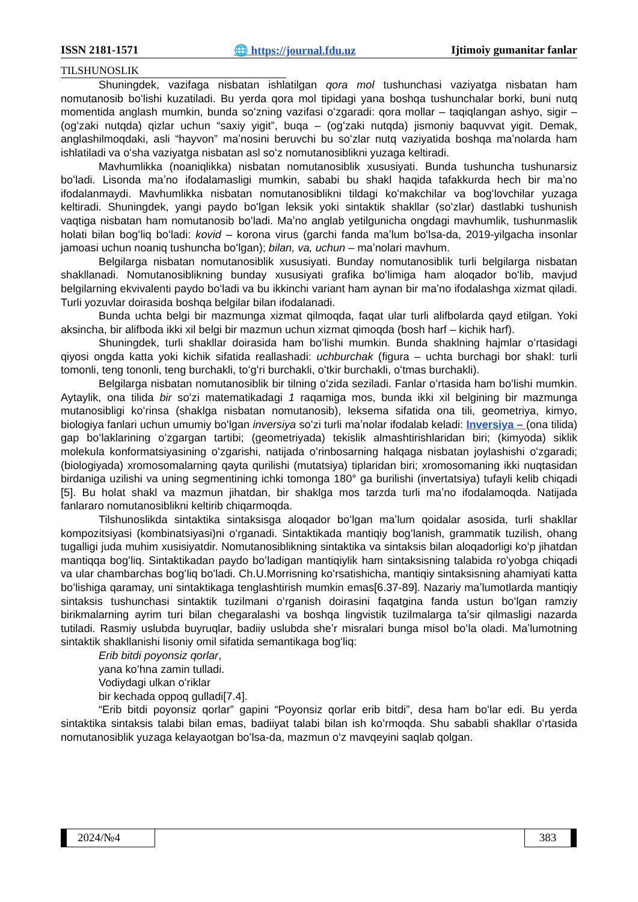ISSN 2181-1571 🌐 https://journal.fdu.uz Ijtimoiy gumanitar fanlar
TILSHUNOSLIK
Shuningdek, vazifaga nisbatan ishlatilgan qora mol tushunchasi vaziyatga nisbatan ham nomutanosib boʻlishi kuzatiladi. Bu yerda qora mol tipidagi yana boshqa tushunchalar borki, buni nutq momentida anglash mumkin, bunda soʻzning vazifasi oʻzgaradi: qora mollar – taqiqlangan ashyo, sigir – (ogʻzaki nutqda) qizlar uchun “saxiy yigit”, buqa – (ogʻzaki nutqda) jismoniy baquvvat yigit. Demak, anglashilmoqdaki, asli “hayvon” maʼnosini beruvchi bu soʻzlar nutq vaziyatida boshqa maʼnolarda ham ishlatiladi va oʻsha vaziyatga nisbatan asl soʻz nomutanosiblikni yuzaga keltiradi.
Mavhumlikka (noaniqlikka) nisbatan nomutanosiblik xususiyati. Bunda tushuncha tushunarsiz boʻladi. Lisonda maʼno ifodalamasligi mumkin, sababi bu shakl haqida tafakkurda hech bir maʼno ifodalanmaydi. Mavhumlikka nisbatan nomutanosiblikni tildagi koʻmakchilar va bogʻlovchilar yuzaga keltiradi. Shuningdek, yangi paydo boʻlgan leksik yoki sintaktik shakllar (soʻzlar) dastlabki tushunish vaqtiga nisbatan ham nomutanosib boʻladi. Maʼno anglab yetilgunicha ongdagi mavhumlik, tushunmaslik holati bilan bogʻliq boʻladi: kovid – korona virus (garchi fanda maʼlum boʻlsa-da, 2019-yilgacha insonlar jamoasi uchun noaniq tushuncha boʻlgan); bilan, va, uchun – maʼnolari mavhum.
Belgilarga nisbatan nomutanosiblik xususiyati. Bunday nomutanosiblik turli belgilarga nisbatan shakllanadi. Nomutanosiblikning bunday xususiyati grafika boʻlimiga ham aloqador boʻlib, mavjud belgilarning ekvivalenti paydo boʻladi va bu ikkinchi variant ham aynan bir maʼno ifodalashga xizmat qiladi. Turli yozuvlar doirasida boshqa belgilar bilan ifodalanadi.
Bunda uchta belgi bir mazmunga xizmat qilmoqda, faqat ular turli alifbolarda qayd etilgan. Yoki aksincha, bir alifboda ikki xil belgi bir mazmun uchun xizmat qimoqda (bosh harf – kichik harf).
Shuningdek, turli shakllar doirasida ham boʻlishi mumkin. Bunda shaklning hajmlar oʻrtasidagi qiyosi ongda katta yoki kichik sifatida reallashadi: uchburchak (figura – uchta burchagi bor shakl: turli tomonli, teng tononli, teng burchakli, toʻgʻri burchakli, oʻtkir burchakli, oʻtmas burchakli).
Belgilarga nisbatan nomutanosiblik bir tilning oʻzida seziladi. Fanlar oʻrtasida ham boʻlishi mumkin. Aytaylik, ona tilida bir soʻzi matematikadagi 1 raqamiga mos, bunda ikki xil belgining bir mazmunga mutanosibligi koʻrinsa (shaklga nisbatan nomutanosib), leksema sifatida ona tili, geometriya, kimyo, biologiya fanlari uchun umumiy boʻlgan inversiya soʻzi turli maʼnolar ifodalab keladi: Inversiya – (ona tilida) gap boʻlaklarining oʻzgargan tartibi; (geometriyada) tekislik almashtirishlaridan biri; (kimyoda) siklik molekula konformatsiyasining oʻzgarishi, natijada oʻrinbosarning halqaga nisbatan joylashishi oʻzgaradi; (biologiyada) xromosomalarning qayta qurilishi (mutatsiya) tiplaridan biri; xromosomaning ikki nuqtasidan birdaniga uzilishi va uning segmentining ichki tomonga 180° ga burilishi (invertatsiya) tufayli kelib chiqadi [5]. Bu holat shakl va mazmun jihatdan, bir shaklga mos tarzda turli maʼno ifodalamoqda. Natijada fanlararo nomutanosiblikni keltirib chiqarmoqda.
Tilshunoslikda sintaktika sintaksisga aloqador boʻlgan maʼlum qoidalar asosida, turli shakllar kompozitsiyasi (kombinatsiyasi)ni oʻrganadi. Sintaktikada mantiqiy bogʻlanish, grammatik tuzilish, ohang tugalligi juda muhim xusisiyatdir. Nomutanosiblikning sintaktika va sintaksis bilan aloqadorligi koʻp jihatdan mantiqqa bogʻliq. Sintaktikadan paydo boʻladigan mantiqiylik ham sintaksisning talabida roʻyobga chiqadi va ular chambarchas bogʻliq boʻladi. Ch.U.Morrisning koʻrsatishicha, mantiqiy sintaksisning ahamiyati katta boʻlishiga qaramay, uni sintaktikaga tenglashtirish mumkin emas[6.37-89]. Nazariy maʼlumotlarda mantiqiy sintaksis tushunchasi sintaktik tuzilmani oʻrganish doirasini faqatgina fanda ustun boʻlgan ramziy birikmalarning ayrim turi bilan chegaralashi va boshqa lingvistik tuzilmalarga taʼsir qilmasligi nazarda tutiladi. Rasmiy uslubda buyruqlar, badiiy uslubda sheʼr misralari bunga misol boʻla oladi. Maʼlumotning sintaktik shakllanishi lisoniy omil sifatida semantikaga bogʻliq:
Erib bitdi poyonsiz qorlar,
yana koʻhna zamin tulladi.
Vodiydagi ulkan oʻriklar
bir kechada oppoq gulladi[7.4].
“Erib bitdi poyonsiz qorlar” gapini “Poyonsiz qorlar erib bitdi”, desa ham boʻlar edi. Bu yerda sintaktika sintaksis talabi bilan emas, badiiyat talabi bilan ish koʻrmoqda. Shu sababli shakllar oʻrtasida nomutanosiblik yuzaga kelayaotgan boʻlsa-da, mazmun oʻz mavqeyini saqlab qolgan.
2024/№4 383